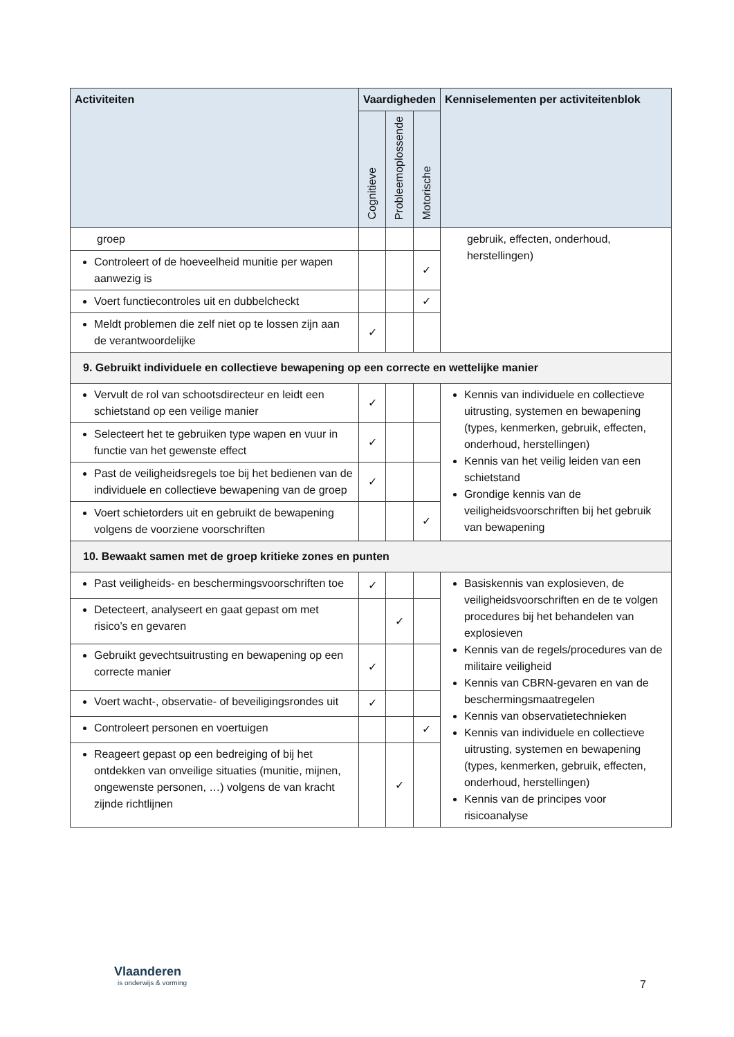| Activiteiten | Vaardigheden | | | Kenniselementen per activiteitenblok |
| --- | --- | --- | --- | --- |
| | Cognitieve | Probleemoplossende | Motorische | |
| groep | | | | gebruik, effecten, onderhoud, herstellingen) |
| Controleert of de hoeveelheid munitie per wapen aanwezig is | | | ✓ | |
| Voert functiecontroles uit en dubbelcheckt | | | ✓ | |
| Meldt problemen die zelf niet op te lossen zijn aan de verantwoordelijke | ✓ | | | |
| 9. Gebruikt individuele en collectieve bewapening op een correcte en wettelijke manier | | | | |
| Vervult de rol van schootsdirecteur en leidt een schietstand op een veilige manier | ✓ | | | Kennis van individuele en collectieve uitrusting, systemen en bewapening (types, kenmerken, gebruik, effecten, onderhoud, herstellingen) Kennis van het veilig leiden van een schietstand Grondige kennis van de veiligheidsvoorschriften bij het gebruik van bewapening |
| Selecteert het te gebruiken type wapen en vuur in functie van het gewenste effect | ✓ | | | |
| Past de veiligheidsregels toe bij het bedienen van de individuele en collectieve bewapening van de groep | ✓ | | | |
| Voert schietorders uit en gebruikt de bewapening volgens de voorziene voorschriften | | | ✓ | |
| 10. Bewaakt samen met de groep kritieke zones en punten | | | | |
| Past veiligheids- en beschermingsvoorschriften toe | ✓ | | | Basiskennis van explosieven, de veiligheidsvoorschriften en de te volgen procedures bij het behandelen van explosieven Kennis van de regels/procedures van de militaire veiligheid Kennis van CBRN-gevaren en van de beschermingsmaatregelen Kennis van observatietechnieken Kennis van individuele en collectieve uitrusting, systemen en bewapening (types, kenmerken, gebruik, effecten, onderhoud, herstellingen) Kennis van de principes voor risicoanalyse |
| Detecteert, analyseert en gaat gepast om met risico’s en gevaren | | ✓ | | |
| Gebruikt gevechtsuitrusting en bewapening op een correcte manier | ✓ | | | |
| Voert wacht-, observatie- of beveiligingsrondes uit | ✓ | | | |
| Controleert personen en voertuigen | | | ✓ | |
| Reageert gepast op een bedreiging of bij het ontdekken van onveilige situaties (munitie, mijnen, ongewenste personen, …) volgens de van kracht zijnde richtlijnen | | ✓ | | |
Vlaanderen
is onderwijs & vorming
7